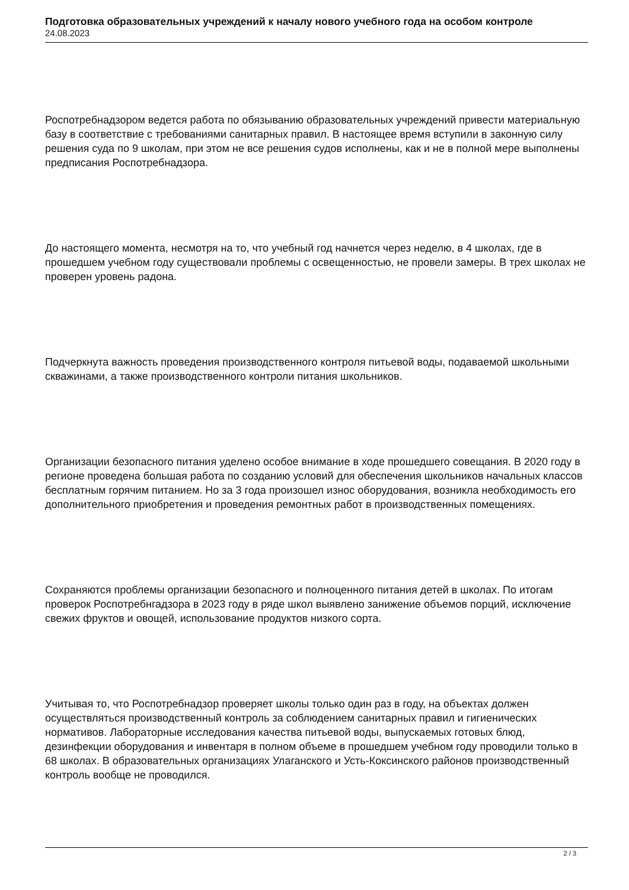Подготовка образовательных учреждений к началу нового учебного года на особом контроле
24.08.2023
Роспотребнадзором ведется работа по обязыванию образовательных учреждений привести материальную базу в соответствие с требованиями санитарных правил. В настоящее время вступили в законную силу решения суда по 9 школам, при этом не все решения судов исполнены, как и не в полной мере выполнены предписания Роспотребнадзора.
До настоящего момента, несмотря на то, что учебный год начнется через неделю, в 4 школах, где в прошедшем учебном году существовали проблемы с освещенностью, не провели замеры. В трех школах не проверен уровень радона.
Подчеркнута важность проведения производственного контроля питьевой воды, подаваемой школьными скважинами, а также производственного контроли питания школьников.
Организации безопасного питания уделено особое внимание в ходе прошедшего совещания. В 2020 году в регионе проведена большая работа по созданию условий для обеспечения школьников начальных классов бесплатным горячим питанием. Но за 3 года произошел износ оборудования, возникла необходимость его дополнительного приобретения и проведения ремонтных работ в производственных помещениях.
Сохраняются проблемы организации безопасного и полноценного питания детей в школах. По итогам проверок Роспотребнгадзора в 2023 году в ряде школ выявлено занижение объемов порций, исключение свежих фруктов и овощей, использование продуктов низкого сорта.
Учитывая то, что Роспотребнадзор проверяет школы только один раз в году, на объектах должен осуществляться производственный контроль за соблюдением санитарных правил и гигиенических нормативов. Лабораторные исследования качества питьевой воды, выпускаемых готовых блюд, дезинфекции оборудования и инвентаря в полном объеме в прошедшем учебном году проводили только в 68 школах. В образовательных организациях Улаганского и Усть-Коксинского районов производственный контроль вообще не проводился.
2 / 3